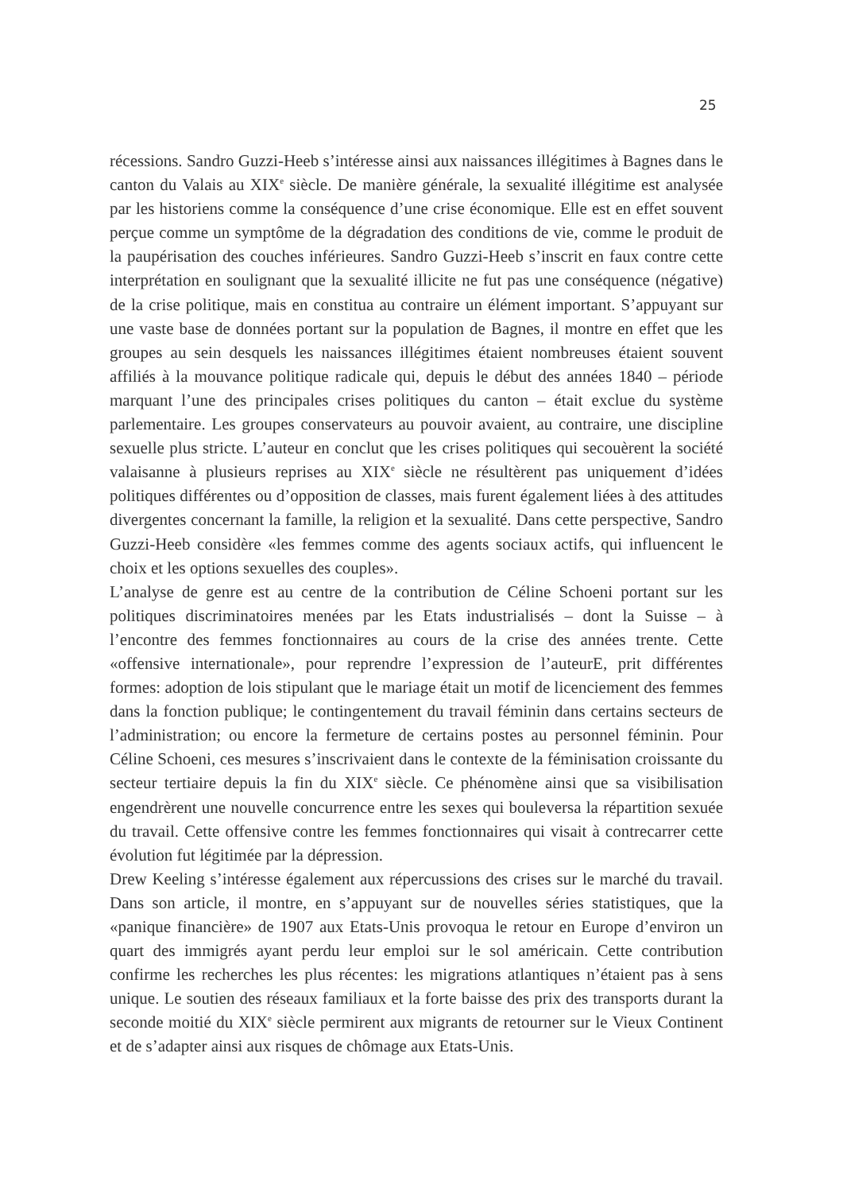25
récessions. Sandro Guzzi-Heeb s’intéresse ainsi aux naissances illégitimes à Bagnes dans le canton du Valais au XIX<sup>e</sup> siècle. De manière générale, la sexualité illégitime est analysée par les historiens comme la conséquence d’une crise économique. Elle est en effet souvent perçue comme un symptôme de la dégradation des conditions de vie, comme le produit de la paupérisation des couches inférieures. Sandro Guzzi-Heeb s’inscrit en faux contre cette interprétation en soulignant que la sexualité illicite ne fut pas une conséquence (négative) de la crise politique, mais en constitua au contraire un élément important. S’appuyant sur une vaste base de données portant sur la population de Bagnes, il montre en effet que les groupes au sein desquels les naissances illégitimes étaient nombreuses étaient souvent affiliés à la mouvance politique radicale qui, depuis le début des années 1840 – période marquant l’une des principales crises politiques du canton – était exclue du système parlementaire. Les groupes conservateurs au pouvoir avaient, au contraire, une discipline sexuelle plus stricte. L’auteur en conclut que les crises politiques qui secouèrent la société valaisanne à plusieurs reprises au XIX<sup>e</sup> siècle ne résultèrent pas uniquement d’idées politiques différentes ou d’opposition de classes, mais furent également liées à des attitudes divergentes concernant la famille, la religion et la sexualité. Dans cette perspective, Sandro Guzzi-Heeb considère «les femmes comme des agents sociaux actifs, qui influencent le choix et les options sexuelles des couples».
L’analyse de genre est au centre de la contribution de Céline Schoeni portant sur les politiques discriminatoires menées par les Etats industrialisés – dont la Suisse – à l’encontre des femmes fonctionnaires au cours de la crise des années trente. Cette «offensive internationale», pour reprendre l’expression de l’auteurE, prit différentes formes: adoption de lois stipulant que le mariage était un motif de licenciement des femmes dans la fonction publique; le contingentement du travail féminin dans certains secteurs de l’administration; ou encore la fermeture de certains postes au personnel féminin. Pour Céline Schoeni, ces mesures s’inscrivaient dans le contexte de la féminisation croissante du secteur tertiaire depuis la fin du XIX<sup>e</sup> siècle. Ce phénomène ainsi que sa visibilisation engendrèrent une nouvelle concurrence entre les sexes qui bouleversa la répartition sexuée du travail. Cette offensive contre les femmes fonctionnaires qui visait à contrecarrer cette évolution fut légitimée par la dépression.
Drew Keeling s’intéresse également aux répercussions des crises sur le marché du travail. Dans son article, il montre, en s’appuyant sur de nouvelles séries statistiques, que la «panique financière» de 1907 aux Etats-Unis provoqua le retour en Europe d’environ un quart des immigrés ayant perdu leur emploi sur le sol américain. Cette contribution confirme les recherches les plus récentes: les migrations atlantiques n’étaient pas à sens unique. Le soutien des réseaux familiaux et la forte baisse des prix des transports durant la seconde moitié du XIX<sup>e</sup> siècle permirent aux migrants de retourner sur le Vieux Continent et de s’adapter ainsi aux risques de chômage aux Etats-Unis.